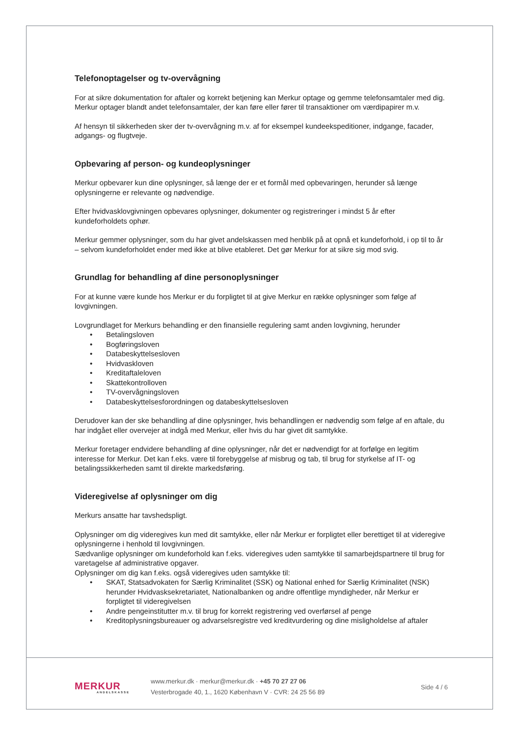Telefonoptagelser og tv-overvågning
For at sikre dokumentation for aftaler og korrekt betjening kan Merkur optage og gemme telefonsamtaler med dig. Merkur optager blandt andet telefonsamtaler, der kan føre eller fører til transaktioner om værdipapirer m.v.
Af hensyn til sikkerheden sker der tv-overvågning m.v. af for eksempel kundeekspeditioner, indgange, facader, adgangs- og flugtveje.
Opbevaring af person- og kundeoplysninger
Merkur opbevarer kun dine oplysninger, så længe der er et formål med opbevaringen, herunder så længe oplysningerne er relevante og nødvendige.
Efter hvidvasklovgivningen opbevares oplysninger, dokumenter og registreringer i mindst 5 år efter kundeforholdets ophør.
Merkur gemmer oplysninger, som du har givet andelskassen med henblik på at opnå et kundeforhold, i op til to år – selvom kundeforholdet ender med ikke at blive etableret. Det gør Merkur for at sikre sig mod svig.
Grundlag for behandling af dine personoplysninger
For at kunne være kunde hos Merkur er du forpligtet til at give Merkur en række oplysninger som følge af lovgivningen.
Lovgrundlaget for Merkurs behandling er den finansielle regulering samt anden lovgivning, herunder
• Betalingsloven
• Bogføringsloven
• Databeskyttelsesloven
• Hvidvaskloven
• Kreditaftaleloven
• Skattekontrolloven
• TV-overvågningsloven
• Databeskyttelsesforordningen og databeskyttelsesloven
Derudover kan der ske behandling af dine oplysninger, hvis behandlingen er nødvendig som følge af en aftale, du har indgået eller overvejer at indgå med Merkur, eller hvis du har givet dit samtykke.
Merkur foretager endvidere behandling af dine oplysninger, når det er nødvendigt for at forfølge en legitim interesse for Merkur. Det kan f.eks. være til forebyggelse af misbrug og tab, til brug for styrkelse af IT- og betalingssikkerheden samt til direkte markedsføring.
Videregivelse af oplysninger om dig
Merkurs ansatte har tavshedspligt.
Oplysninger om dig videregives kun med dit samtykke, eller når Merkur er forpligtet eller berettiget til at videregive oplysningerne i henhold til lovgivningen.
Sædvanlige oplysninger om kundeforhold kan f.eks. videregives uden samtykke til samarbejdspartnere til brug for varetagelse af administrative opgaver.
Oplysninger om dig kan f.eks. også videregives uden samtykke til:
• SKAT, Statsadvokaten for Særlig Kriminalitet (SSK) og National enhed for Særlig Kriminalitet (NSK) herunder Hvidvasksekretariatet, Nationalbanken og andre offentlige myndigheder, når Merkur er forpligtet til videregivelsen
• Andre pengeinstitutter m.v. til brug for korrekt registrering ved overførsel af penge
• Kreditoplysningsbureauer og advarselsregistre ved kreditvurdering og dine misligholdelse af aftaler
MERKUR
ANDELSKASSE
www.merkur.dk · merkur@merkur.dk · +45 70 27 27 06
Vesterbrogade 40, 1., 1620 København V · CVR: 24 25 56 89
Side 4 / 6